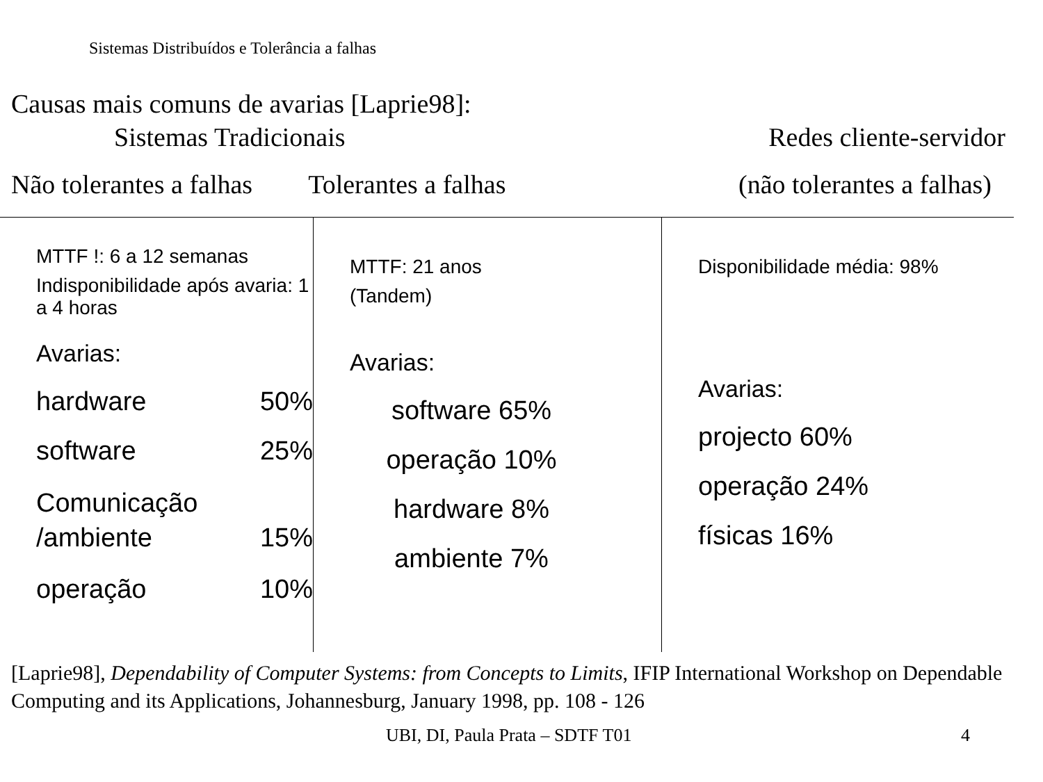Sistemas Distribuídos e Tolerância a falhas
Causas mais comuns de avarias [Laprie98]:
Sistemas Tradicionais Redes cliente-servidor
Não tolerantes a falhas Tolerantes a falhas (não tolerantes a falhas)
| MTTF !: 6 a 12 semanas Indisponibilidade após avaria: 1 a 4 horas Avarias: hardware 50% software 25% Comunicação /ambiente 15% operação 10% | MTTF: 21 anos (Tandem) Avarias: software 65% operação 10% hardware 8% ambiente 7% | Disponibilidade média: 98% Avarias: projecto 60% operação 24% físicas 16% |
[Laprie98], Dependability of Computer Systems: from Concepts to Limits, IFIP International Workshop on Dependable Computing and its Applications, Johannesburg, January 1998, pp. 108 - 126
UBI, DI, Paula Prata – SDTF T01
4